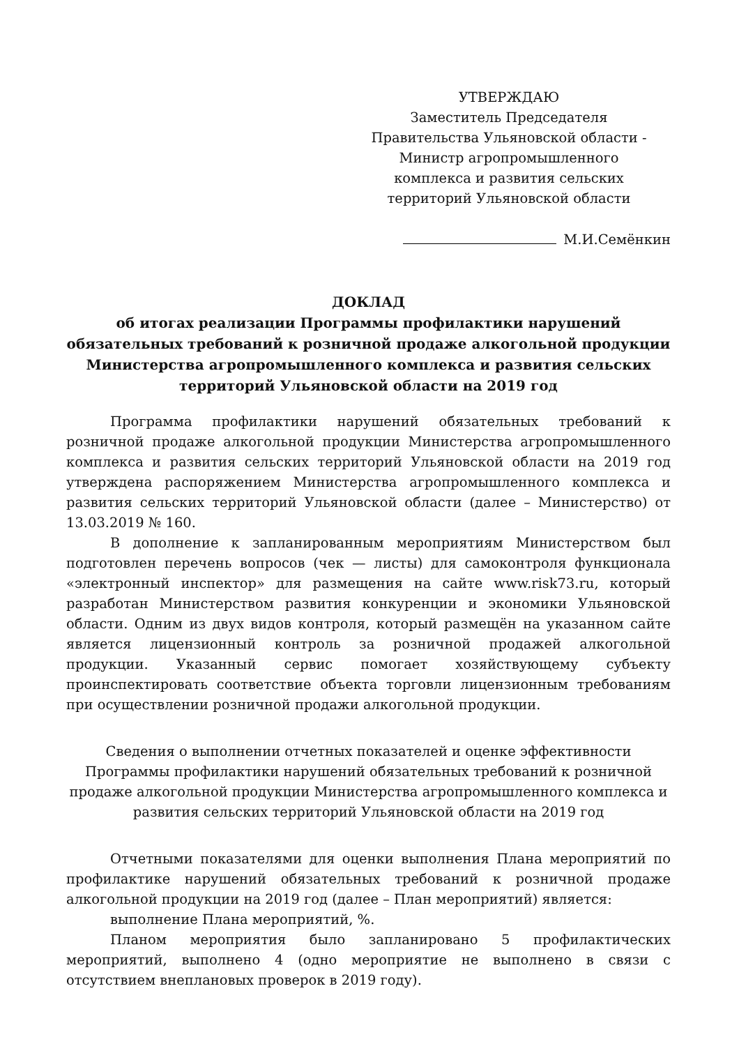УТВЕРЖДАЮ
Заместитель Председателя
Правительства Ульяновской области -
Министр агропромышленного
комплекса и развития сельских
территорий Ульяновской области
М.И.Семёнкин
ДОКЛАД
об итогах реализации Программы профилактики нарушений
обязательных требований к розничной продаже алкогольной продукции
Министерства агропромышленного комплекса и развития сельских
территорий Ульяновской области на 2019 год
Программа профилактики нарушений обязательных требований к розничной продаже алкогольной продукции Министерства агропромышленного комплекса и развития сельских территорий Ульяновской области на 2019 год утверждена распоряжением Министерства агропромышленного комплекса и развития сельских территорий Ульяновской области (далее – Министерство) от 13.03.2019 № 160.
В дополнение к запланированным мероприятиям Министерством был подготовлен перечень вопросов (чек — листы) для самоконтроля функционала «электронный инспектор» для размещения на сайте www.risk73.ru, который разработан Министерством развития конкуренции и экономики Ульяновской области. Одним из двух видов контроля, который размещён на указанном сайте является лицензионный контроль за розничной продажей алкогольной продукции. Указанный сервис помогает хозяйствующему субъекту проинспектировать соответствие объекта торговли лицензионным требованиям при осуществлении розничной продажи алкогольной продукции.
Сведения о выполнении отчетных показателей и оценке эффективности Программы профилактики нарушений обязательных требований к розничной продаже алкогольной продукции Министерства агропромышленного комплекса и развития сельских территорий Ульяновской области на 2019 год
Отчетными показателями для оценки выполнения Плана мероприятий по профилактике нарушений обязательных требований к розничной продаже алкогольной продукции на 2019 год (далее – План мероприятий) является:
выполнение Плана мероприятий, %.
Планом мероприятия было запланировано 5 профилактических мероприятий, выполнено 4 (одно мероприятие не выполнено в связи с отсутствием внеплановых проверок в 2019 году).